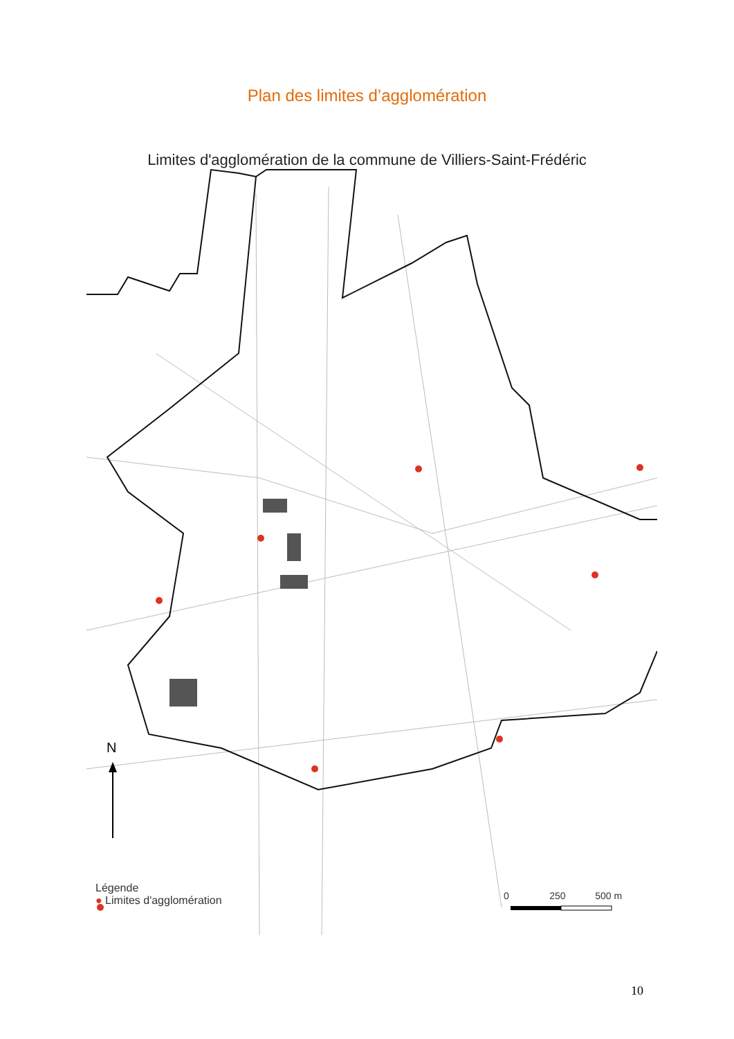Plan des limites d’agglomération
Limites d'agglomération de la commune de Villiers-Saint-Frédéric
N
Légende
● Limites d'agglomération
0 250 500 m
10